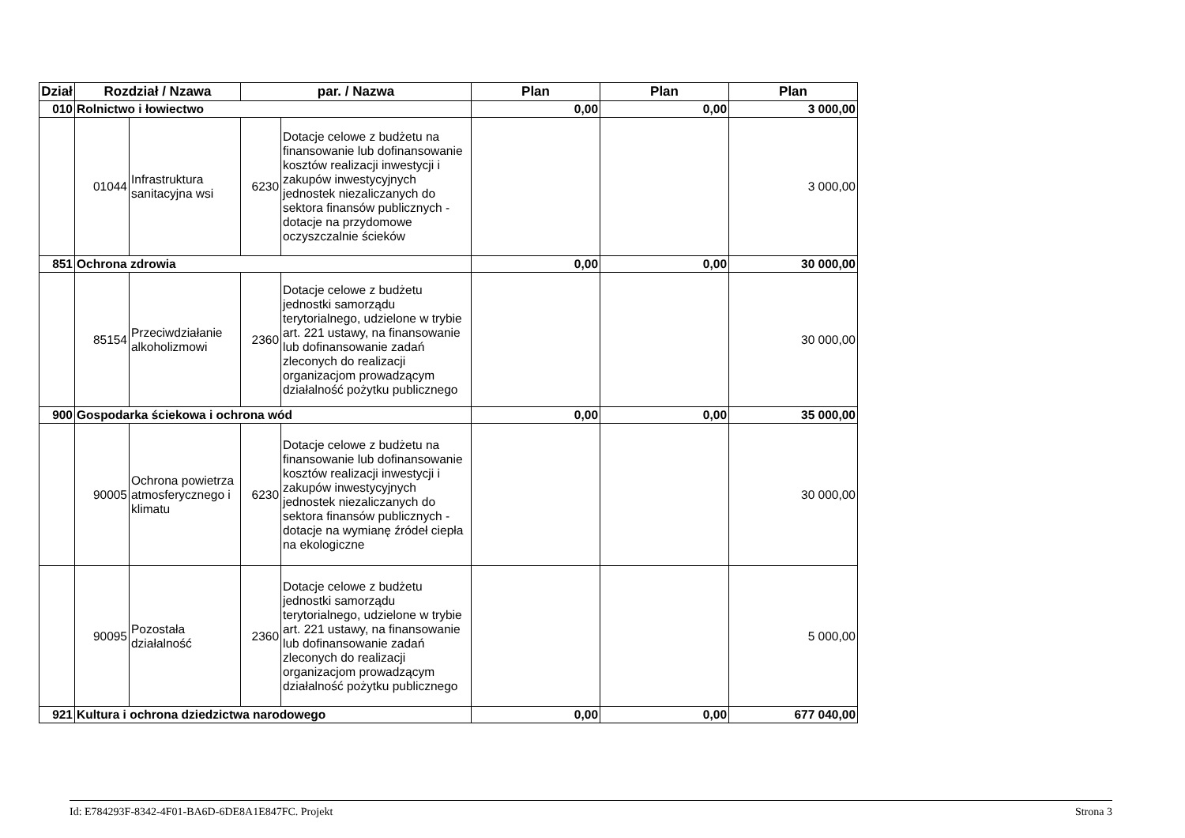| Dział | Rozdział / Nzawa | | par. / Nazwa | | Plan | Plan | Plan |
| --- | --- | --- | --- | --- | --- | --- | --- |
| 010 | Rolnictwo i łowiectwo | | | | 0,00 | 0,00 | 3 000,00 |
| | 01044 | Infrastruktura sanitacyjna wsi | 6230 | Dotacje celowe z budżetu na finansowanie lub dofinansowanie kosztów realizacji inwestycji i zakupów inwestycyjnych jednostek niezaliczanych do sektora finansów publicznych - dotacje na przydomowe oczyszczalnie ścieków | | | 3 000,00 |
| 851 | Ochrona zdrowia | | | | 0,00 | 0,00 | 30 000,00 |
| | 85154 | Przeciwdziałanie alkoholizmowi | 2360 | Dotacje celowe z budżetu jednostki samorządu terytorialnego, udzielone w trybie art. 221 ustawy, na finansowanie lub dofinansowanie zadań zleconych do realizacji organizacjom prowadzącym działalność pożytku publicznego | | | 30 000,00 |
| 900 | Gospodarka ściekowa i ochrona wód | | | | 0,00 | 0,00 | 35 000,00 |
| | 90005 | Ochrona powietrza atmosferycznego i klimatu | 6230 | Dotacje celowe z budżetu na finansowanie lub dofinansowanie kosztów realizacji inwestycji i zakupów inwestycyjnych jednostek niezaliczanych do sektora finansów publicznych - dotacje na wymianę źródeł ciepła na ekologiczne | | | 30 000,00 |
| | 90095 | Pozostała działalność | 2360 | Dotacje celowe z budżetu jednostki samorządu terytorialnego, udzielone w trybie art. 221 ustawy, na finansowanie lub dofinansowanie zadań zleconych do realizacji organizacjom prowadzącym działalność pożytku publicznego | | | 5 000,00 |
| 921 | Kultura i ochrona dziedzictwa narodowego | | | | 0,00 | 0,00 | 677 040,00 |
Id: E784293F-8342-4F01-BA6D-6DE8A1E847FC. Projekt Strona 3